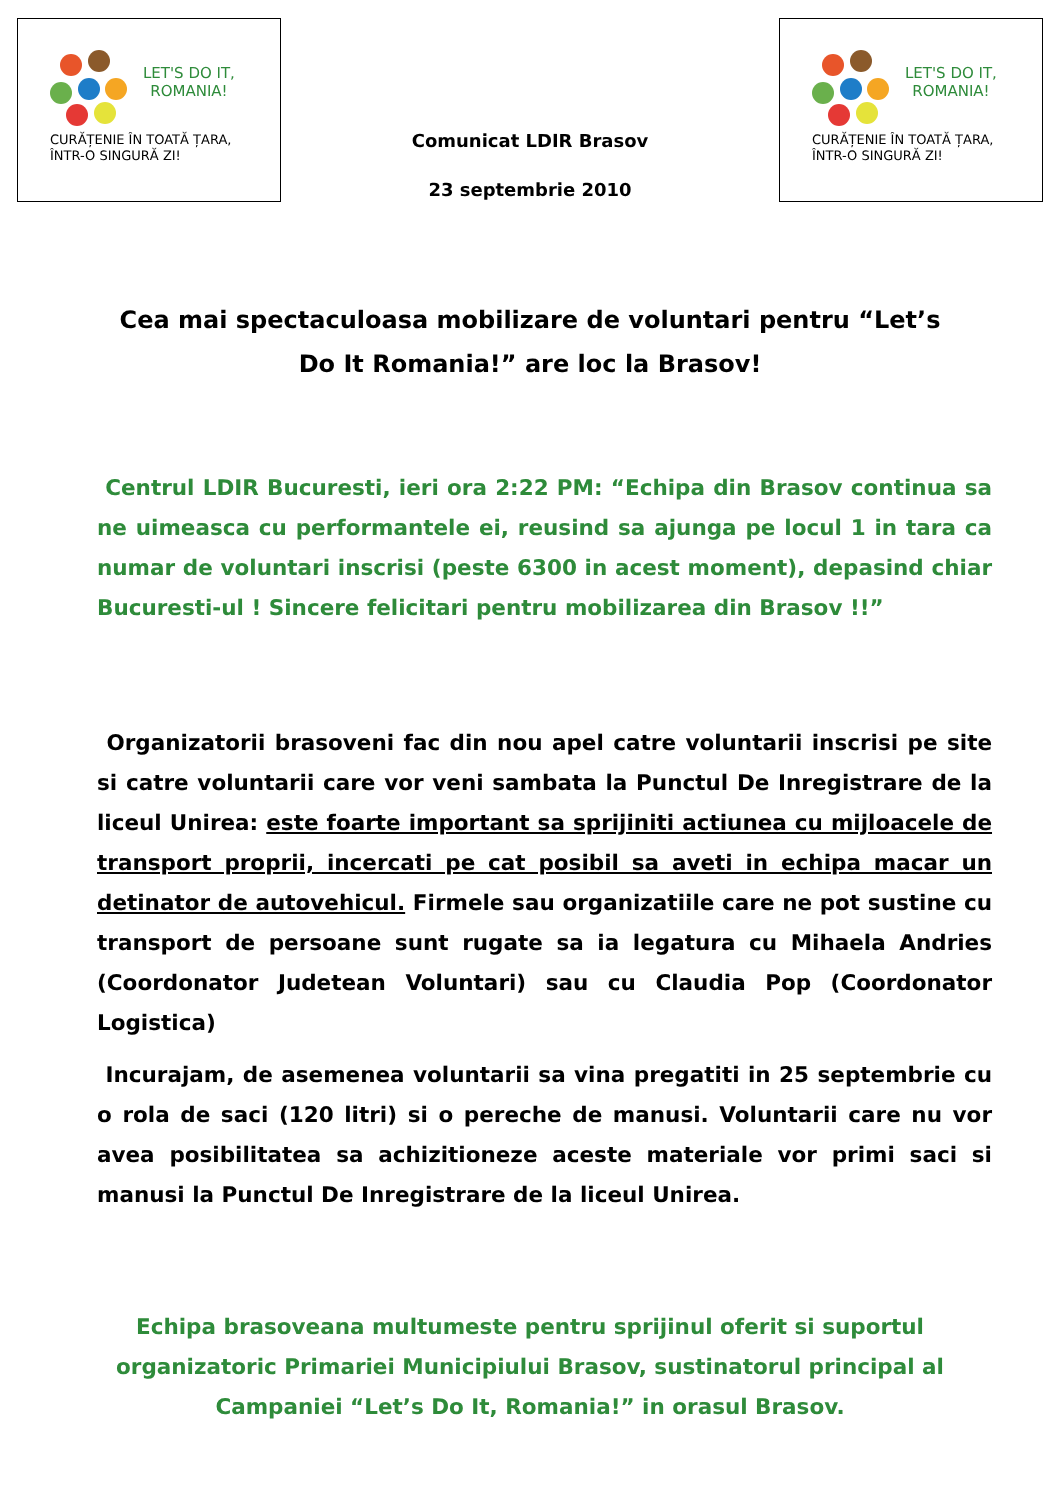LET'S DO IT,
ROMANIA!
CURĂȚENIE ÎN TOATĂ ȚARA,
ÎNTR-O SINGURĂ ZI!
Comunicat LDIR Brasov
23 septembrie 2010
LET'S DO IT,
ROMANIA!
CURĂȚENIE ÎN TOATĂ ȚARA,
ÎNTR-O SINGURĂ ZI!
Cea mai spectaculoasa mobilizare de voluntari pentru “Let’s Do It Romania!” are loc la Brasov!
Centrul LDIR Bucuresti, ieri ora 2:22 PM: “Echipa din Brasov continua sa ne uimeasca cu performantele ei, reusind sa ajunga pe locul 1 in tara ca numar de voluntari inscrisi (peste 6300 in acest moment), depasind chiar Bucuresti-ul ! Sincere felicitari pentru mobilizarea din Brasov !!”
Organizatorii brasoveni fac din nou apel catre voluntarii inscrisi pe site si catre voluntarii care vor veni sambata la Punctul De Inregistrare de la liceul Unirea: este foarte important sa sprijiniti actiunea cu mijloacele de transport proprii, incercati pe cat posibil sa aveti in echipa macar un detinator de autovehicul. Firmele sau organizatiile care ne pot sustine cu transport de persoane sunt rugate sa ia legatura cu Mihaela Andries (Coordonator Judetean Voluntari) sau cu Claudia Pop (Coordonator Logistica)
Incurajam, de asemenea voluntarii sa vina pregatiti in 25 septembrie cu o rola de saci (120 litri) si o pereche de manusi. Voluntarii care nu vor avea posibilitatea sa achizitioneze aceste materiale vor primi saci si manusi la Punctul De Inregistrare de la liceul Unirea.
Echipa brasoveana multumeste pentru sprijinul oferit si suportul organizatoric Primariei Municipiului Brasov, sustinatorul principal al Campaniei “Let’s Do It, Romania!” in orasul Brasov.